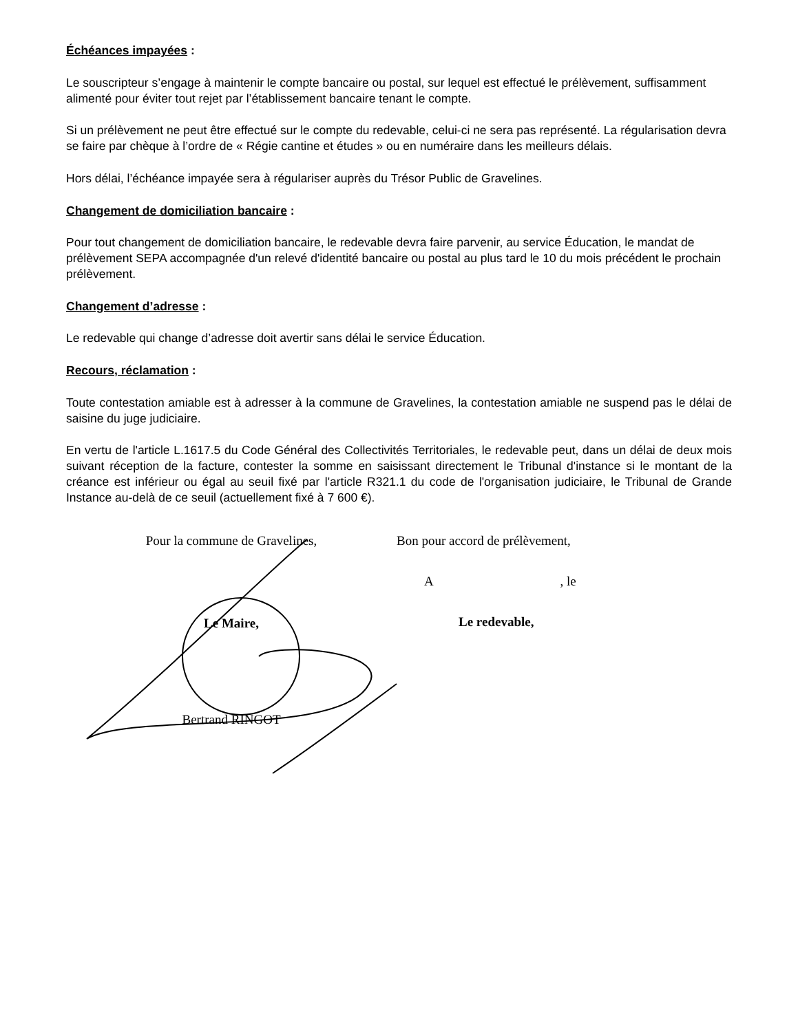Échéances impayées :
Le souscripteur s’engage à maintenir le compte bancaire ou postal, sur lequel est effectué le prélèvement, suffisamment alimenté pour éviter tout rejet par l’établissement bancaire tenant le compte.
Si un prélèvement ne peut être effectué sur le compte du redevable, celui-ci ne sera pas représenté. La régularisation devra se faire par chèque à l’ordre de « Régie cantine et études » ou en numéraire dans les meilleurs délais.
Hors délai, l’échéance impayée sera à régulariser auprès du Trésor Public de Gravelines.
Changement de domiciliation bancaire :
Pour tout changement de domiciliation bancaire, le redevable devra faire parvenir, au service Éducation, le mandat de prélèvement SEPA accompagnée d'un relevé d'identité bancaire ou postal au plus tard le 10 du mois précédent le prochain prélèvement.
Changement d’adresse :
Le redevable qui change d’adresse doit avertir sans délai le service Éducation.
Recours, réclamation :
Toute contestation amiable est à adresser à la commune de Gravelines, la contestation amiable ne suspend pas le délai de saisine du juge judiciaire.
En vertu de l'article L.1617.5 du Code Général des Collectivités Territoriales, le redevable peut, dans un délai de deux mois suivant réception de la facture, contester la somme en saisissant directement le Tribunal d'instance si le montant de la créance est inférieur ou égal au seuil fixé par l'article R321.1 du code de l'organisation judiciaire, le Tribunal de Grande Instance au-delà de ce seuil (actuellement fixé à 7 600 €).
Pour la commune de Gravelines,
Le Maire,
Bertrand RINGOT
Bon pour accord de prélèvement,
A , le
Le redevable,